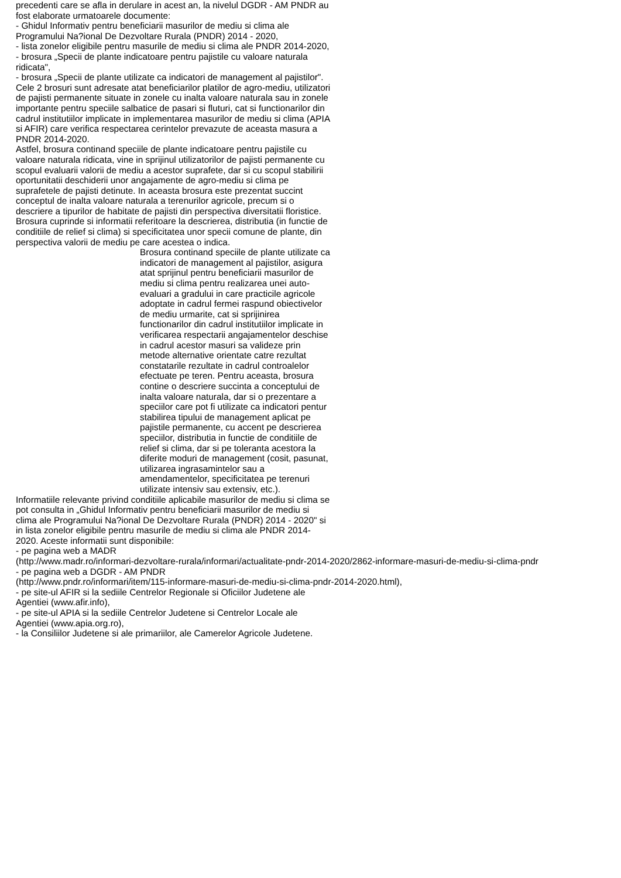precedenti care se afla in derulare in acest an, la nivelul DGDR - AM PNDR au fost elaborate urmatoarele documente:
- Ghidul Informativ pentru beneficiarii masurilor de mediu si clima ale Programului Na?ional De Dezvoltare Rurala (PNDR) 2014 - 2020,
- lista zonelor eligibile pentru masurile de mediu si clima ale PNDR 2014-2020,
- brosura „Specii de plante indicatoare pentru pajistile cu valoare naturala ridicata",
- brosura „Specii de plante utilizate ca indicatori de management al pajistilor".
Cele 2 brosuri sunt adresate atat beneficiarilor platilor de agro-mediu, utilizatori de pajisti permanente situate in zonele cu inalta valoare naturala sau in zonele importante pentru speciile salbatice de pasari si fluturi, cat si functionarilor din cadrul institutiilor implicate in implementarea masurilor de mediu si clima (APIA si AFIR) care verifica respectarea cerintelor prevazute de aceasta masura a PNDR 2014-2020.
Astfel, brosura continand speciile de plante indicatoare pentru pajistile cu valoare naturala ridicata, vine in sprijinul utilizatorilor de pajisti permanente cu scopul evaluarii valorii de mediu a acestor suprafete, dar si cu scopul stabilirii oportunitatii deschiderii unor angajamente de agro-mediu si clima pe suprafetele de pajisti detinute. In aceasta brosura este prezentat succint conceptul de inalta valoare naturala a terenurilor agricole, precum si o descriere a tipurilor de habitate de pajisti din perspectiva diversitatii floristice. Brosura cuprinde si informatii referitoare la descrierea, distributia (in functie de conditiile de relief si clima) si specificitatea unor specii comune de plante, din perspectiva valorii de mediu pe care acestea o indica.
Brosura continand speciile de plante utilizate ca indicatori de management al pajistilor, asigura atat sprijinul pentru beneficiarii masurilor de mediu si clima pentru realizarea unei auto-evaluari a gradului in care practicile agricole adoptate in cadrul fermei raspund obiectivelor de mediu urmarite, cat si sprijinirea functionarilor din cadrul institutiilor implicate in verificarea respectarii angajamentelor deschise in cadrul acestor masuri sa valideze prin metode alternative orientate catre rezultat constatarile rezultate in cadrul controalelor efectuate pe teren. Pentru aceasta, brosura contine o descriere succinta a conceptului de inalta valoare naturala, dar si o prezentare a speciilor care pot fi utilizate ca indicatori pentur stabilirea tipului de management aplicat pe pajistile permanente, cu accent pe descrierea speciilor, distributia in functie de conditiile de relief si clima, dar si pe toleranta acestora la diferite moduri de management (cosit, pasunat, utilizarea ingrasamintelor sau a amendamentelor, specificitatea pe terenuri utilizate intensiv sau extensiv, etc.).
Informatiile relevante privind conditiile aplicabile masurilor de mediu si clima se pot consulta in „Ghidul Informativ pentru beneficiarii masurilor de mediu si clima ale Programului Na?ional De Dezvoltare Rurala (PNDR) 2014 - 2020" si in lista zonelor eligibile pentru masurile de mediu si clima ale PNDR 2014-2020. Aceste informatii sunt disponibile:
- pe pagina web a MADR
(http://www.madr.ro/informari-dezvoltare-rurala/informari/actualitate-pndr-2014-2020/2862-informare-masuri-de-mediu-si-clima-pndr
- pe pagina web a DGDR - AM PNDR
(http://www.pndr.ro/informari/item/115-informare-masuri-de-mediu-si-clima-pndr-2014-2020.html),
- pe site-ul AFIR si la sediile Centrelor Regionale si Oficiilor Judetene ale Agentiei (www.afir.info),
- pe site-ul APIA si la sediile Centrelor Judetene si Centrelor Locale ale Agentiei (www.apia.org.ro),
- la Consiliilor Judetene si ale primariilor, ale Camerelor Agricole Judetene.